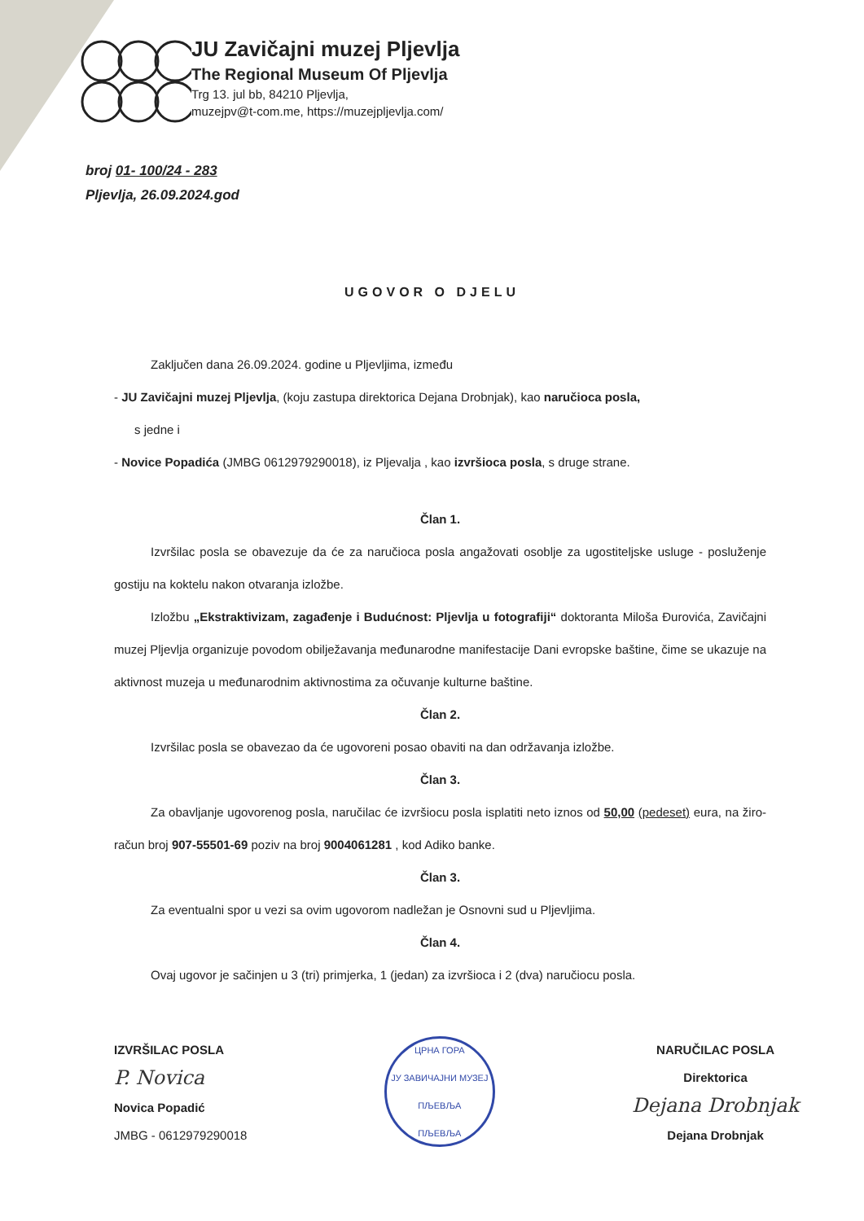JU Zavičajni muzej Pljevlja
The Regional Museum Of Pljevlja
Trg 13. jul bb, 84210 Pljevlja,
muzejpv@t-com.me, https://muzejpljevlja.com/
broj 01- 100/24 - 283
Pljevlja, 26.09.2024.god
UGOVOR O DJELU
Zaključen dana 26.09.2024. godine u Pljevljima, između
- JU Zavičajni muzej Pljevlja, (koju zastupa direktorica Dejana Drobnjak), kao naručioca posla,
s jedne i
- Novice Popadića (JMBG 0612979290018), iz Pljevalja , kao izvršioca posla, s druge strane.
Član 1.
Izvršilac posla se obavezuje da će za naručioca posla angažovati osoblje za ugostiteljske usluge - posluženje gostiju na koktelu nakon otvaranja izložbe.
Izložbu „Ekstraktivizam, zagađenje i Budućnost: Pljevlja u fotografiji“ doktoranta Miloša Đurovića, Zavičajni muzej Pljevlja organizuje povodom obilježavanja međunarodne manifestacije Dani evropske baštine, čime se ukazuje na aktivnost muzeja u međunarodnim aktivnostima za očuvanje kulturne baštine.
Član 2.
Izvršilac posla se obavezao da će ugovoreni posao obaviti na dan održavanja izložbe.
Član 3.
Za obavljanje ugovorenog posla, naručilac će izvršiocu posla isplatiti neto iznos od 50,00 (pedeset) eura, na žiro-račun broj 907-55501-69 poziv na broj 9004061281 , kod Adiko banke.
Član 3.
Za eventualni spor u vezi sa ovim ugovorom nadležan je Osnovni sud u Pljevljima.
Član 4.
Ovaj ugovor je sačinjen u 3 (tri) primjerka, 1 (jedan) za izvršioca i 2 (dva) naručiocu posla.
IZVRŠILAC POSLA
P. Novica
Novica Popadić
JMBG - 0612979290018
ЦРНА ГОРА
ЈУ ЗАВИЧАЈНИ МУЗЕЈ ПЉЕВЉА
ПЉЕВЉА
NARUČILAC POSLA
Direktorica
Dejana Drobnjak
Dejana Drobnjak